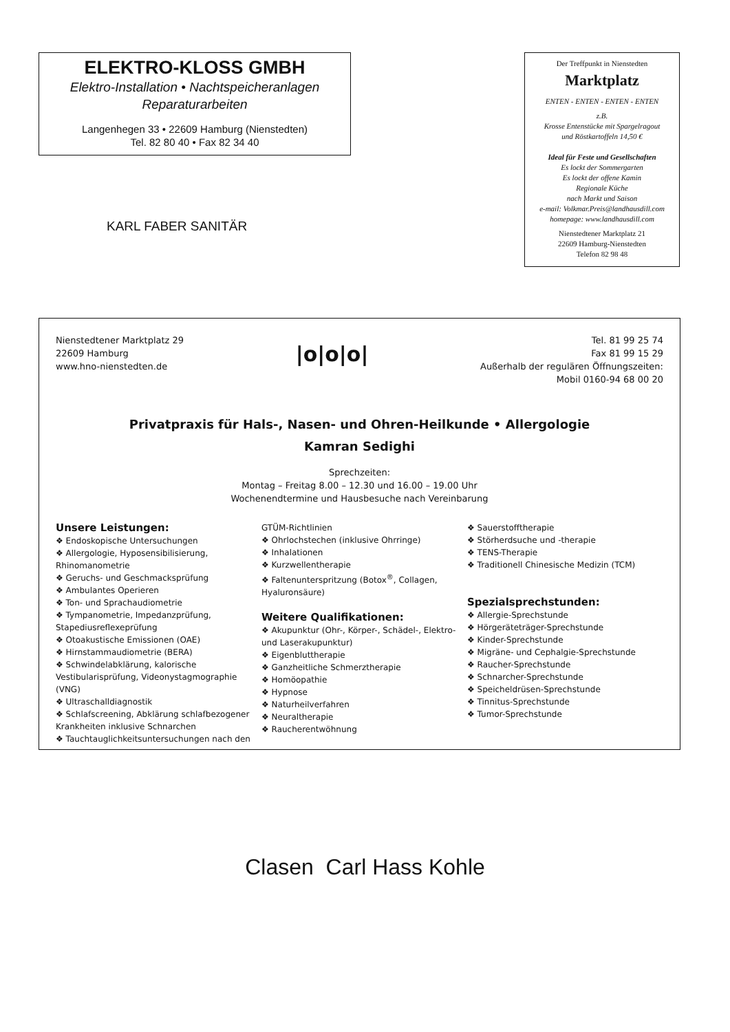ELEKTRO-KLOSS GMBH
Elektro-Installation • Nachtspeicheranlagen
Reparaturarbeiten
Langenhegen 33 • 22609 Hamburg (Nienstedten)
Tel. 82 80 40 • Fax 82 34 40
KARL FABER SANITÄR
Der Treffpunkt in Nienstedten
Marktplatz
ENTEN - ENTEN - ENTEN - ENTEN
z.B.
Krosse Entenstücke mit Spargelragout
und Röstkartoffeln 14,50 €
Ideal für Feste und Gesellschaften
Es lockt der Sommergarten
Es lockt der offene Kamin
Regionale Küche
nach Markt und Saison
e-mail: Volkmar.Preis@landhausdill.com
homepage: www.landhausdill.com
Nienstedtener Marktplatz 21
22609 Hamburg-Nienstedten
Telefon 82 98 48
Nienstedtener Marktplatz 29
22609 Hamburg
www.hno-nienstedten.de
|o|o|o|
Tel. 81 99 25 74
Fax 81 99 15 29
Außerhalb der regulären Öffnungszeiten:
Mobil 0160-94 68 00 20
Privatpraxis für Hals-, Nasen- und Ohren-Heilkunde • Allergologie
Kamran Sedighi
Sprechzeiten:
Montag – Freitag 8.00 – 12.30 und 16.00 – 19.00 Uhr
Wochenendtermine und Hausbesuche nach Vereinbarung
Unsere Leistungen:
❖ Endoskopische Untersuchungen
❖ Allergologie, Hyposensibilisierung, Rhinomanometrie
❖ Geruchs- und Geschmacksprüfung
❖ Ambulantes Operieren
❖ Ton- und Sprachaudiometrie
❖ Tympanometrie, Impedanzprüfung, Stapediusreflexeprüfung
❖ Otoakustische Emissionen (OAE)
❖ Hirnstammaudiometrie (BERA)
❖ Schwindelabklärung, kalorische Vestibularisprüfung, Videonystagmographie (VNG)
❖ Ultraschalldiagnostik
❖ Schlafscreening, Abklärung schlafbezogener Krankheiten inklusive Schnarchen
❖ Tauchtauglichkeitsuntersuchungen nach den
GTÜM-Richtlinien
❖ Ohrlochstechen (inklusive Ohrringe)
❖ Inhalationen
❖ Kurzwellentherapie
❖ Faltenunterspritzung (Botox<sup>®</sup>, Collagen, Hyaluronsäure)
Weitere Qualifikationen:
❖ Akupunktur (Ohr-, Körper-, Schädel-, Elektro- und Laserakupunktur)
❖ Eigenbluttherapie
❖ Ganzheitliche Schmerztherapie
❖ Homöopathie
❖ Hypnose
❖ Naturheilverfahren
❖ Neuraltherapie
❖ Raucherentwöhnung
❖ Sauerstofftherapie
❖ Störherdsuche und -therapie
❖ TENS-Therapie
❖ Traditionell Chinesische Medizin (TCM)
Spezialsprechstunden:
❖ Allergie-Sprechstunde
❖ Hörgeräteträger-Sprechstunde
❖ Kinder-Sprechstunde
❖ Migräne- und Cephalgie-Sprechstunde
❖ Raucher-Sprechstunde
❖ Schnarcher-Sprechstunde
❖ Speicheldrüsen-Sprechstunde
❖ Tinnitus-Sprechstunde
❖ Tumor-Sprechstunde
Clasen Carl Hass Kohle